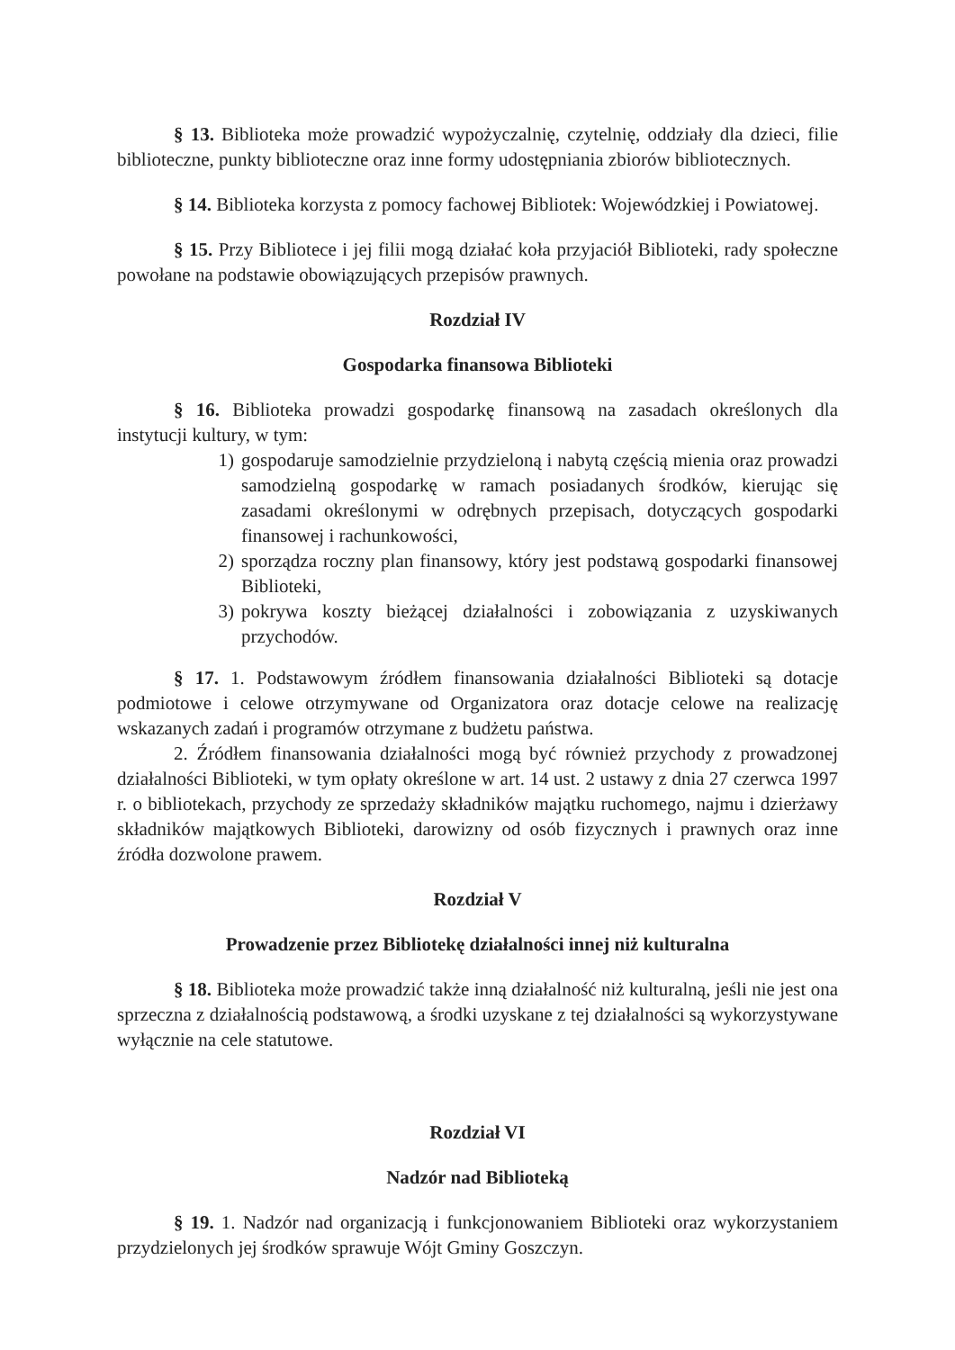§ 13. Biblioteka może prowadzić wypożyczalnię, czytelnię, oddziały dla dzieci, filie biblioteczne, punkty biblioteczne oraz inne formy udostępniania zbiorów bibliotecznych.
§ 14. Biblioteka korzysta z pomocy fachowej Bibliotek: Wojewódzkiej i Powiatowej.
§ 15. Przy Bibliotece i jej filii mogą działać koła przyjaciół Biblioteki, rady społeczne powołane na podstawie obowiązujących przepisów prawnych.
Rozdział IV
Gospodarka finansowa Biblioteki
§ 16. Biblioteka prowadzi gospodarkę finansową na zasadach określonych dla instytucji kultury, w tym:
1) gospodaruje samodzielnie przydzieloną i nabytą częścią mienia oraz prowadzi samodzielną gospodarkę w ramach posiadanych środków, kierując się zasadami określonymi w odrębnych przepisach, dotyczących gospodarki finansowej i rachunkowości,
2) sporządza roczny plan finansowy, który jest podstawą gospodarki finansowej Biblioteki,
3) pokrywa koszty bieżącej działalności i zobowiązania z uzyskiwanych przychodów.
§ 17. 1. Podstawowym źródłem finansowania działalności Biblioteki są dotacje podmiotowe i celowe otrzymywane od Organizatora oraz dotacje celowe na realizację wskazanych zadań i programów otrzymane z budżetu państwa.
2. Źródłem finansowania działalności mogą być również przychody z prowadzonej działalności Biblioteki, w tym opłaty określone w art. 14 ust. 2 ustawy z dnia 27 czerwca 1997 r. o bibliotekach, przychody ze sprzedaży składników majątku ruchomego, najmu i dzierżawy składników majątkowych Biblioteki, darowizny od osób fizycznych i prawnych oraz inne źródła dozwolone prawem.
Rozdział V
Prowadzenie przez Bibliotekę działalności innej niż kulturalna
§ 18. Biblioteka może prowadzić także inną działalność niż kulturalną, jeśli nie jest ona sprzeczna z działalnością podstawową, a środki uzyskane z tej działalności są wykorzystywane wyłącznie na cele statutowe.
Rozdział VI
Nadzór nad Biblioteką
§ 19. 1. Nadzór nad organizacją i funkcjonowaniem Biblioteki oraz wykorzystaniem przydzielonych jej środków sprawuje Wójt Gminy Goszczyn.